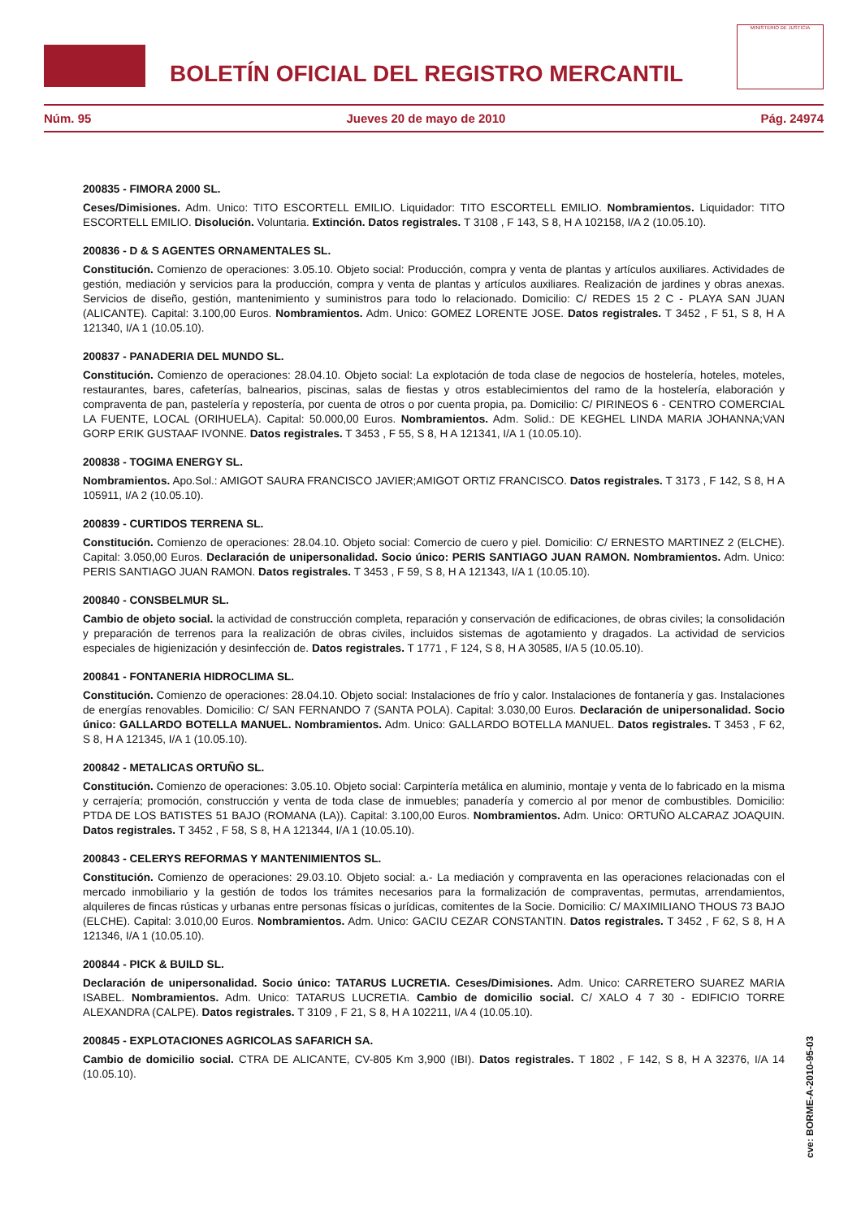BOLETÍN OFICIAL DEL REGISTRO MERCANTIL
MINISTERIO DE JUSTICIA
Núm. 95 Jueves 20 de mayo de 2010 Pág. 24974
200835 - FIMORA 2000 SL.
Ceses/Dimisiones. Adm. Unico: TITO ESCORTELL EMILIO. Liquidador: TITO ESCORTELL EMILIO. Nombramientos. Liquidador: TITO ESCORTELL EMILIO. Disolución. Voluntaria. Extinción. Datos registrales. T 3108 , F 143, S 8, H A 102158, I/A 2 (10.05.10).
200836 - D & S AGENTES ORNAMENTALES SL.
Constitución. Comienzo de operaciones: 3.05.10. Objeto social: Producción, compra y venta de plantas y artículos auxiliares. Actividades de gestión, mediación y servicios para la producción, compra y venta de plantas y artículos auxiliares. Realización de jardines y obras anexas. Servicios de diseño, gestión, mantenimiento y suministros para todo lo relacionado. Domicilio: C/ REDES 15 2 C - PLAYA SAN JUAN (ALICANTE). Capital: 3.100,00 Euros. Nombramientos. Adm. Unico: GOMEZ LORENTE JOSE. Datos registrales. T 3452 , F 51, S 8, H A 121340, I/A 1 (10.05.10).
200837 - PANADERIA DEL MUNDO SL.
Constitución. Comienzo de operaciones: 28.04.10. Objeto social: La explotación de toda clase de negocios de hostelería, hoteles, moteles, restaurantes, bares, cafeterías, balnearios, piscinas, salas de fiestas y otros establecimientos del ramo de la hostelería, elaboración y compraventa de pan, pastelería y repostería, por cuenta de otros o por cuenta propia, pa. Domicilio: C/ PIRINEOS 6 - CENTRO COMERCIAL LA FUENTE, LOCAL (ORIHUELA). Capital: 50.000,00 Euros. Nombramientos. Adm. Solid.: DE KEGHEL LINDA MARIA JOHANNA;VAN GORP ERIK GUSTAAF IVONNE. Datos registrales. T 3453 , F 55, S 8, H A 121341, I/A 1 (10.05.10).
200838 - TOGIMA ENERGY SL.
Nombramientos. Apo.Sol.: AMIGOT SAURA FRANCISCO JAVIER;AMIGOT ORTIZ FRANCISCO. Datos registrales. T 3173 , F 142, S 8, H A 105911, I/A 2 (10.05.10).
200839 - CURTIDOS TERRENA SL.
Constitución. Comienzo de operaciones: 28.04.10. Objeto social: Comercio de cuero y piel. Domicilio: C/ ERNESTO MARTINEZ 2 (ELCHE). Capital: 3.050,00 Euros. Declaración de unipersonalidad. Socio único: PERIS SANTIAGO JUAN RAMON. Nombramientos. Adm. Unico: PERIS SANTIAGO JUAN RAMON. Datos registrales. T 3453 , F 59, S 8, H A 121343, I/A 1 (10.05.10).
200840 - CONSBELMUR SL.
Cambio de objeto social. la actividad de construcción completa, reparación y conservación de edificaciones, de obras civiles; la consolidación y preparación de terrenos para la realización de obras civiles, incluidos sistemas de agotamiento y dragados. La actividad de servicios especiales de higienización y desinfección de. Datos registrales. T 1771 , F 124, S 8, H A 30585, I/A 5 (10.05.10).
200841 - FONTANERIA HIDROCLIMA SL.
Constitución. Comienzo de operaciones: 28.04.10. Objeto social: Instalaciones de frío y calor. Instalaciones de fontanería y gas. Instalaciones de energías renovables. Domicilio: C/ SAN FERNANDO 7 (SANTA POLA). Capital: 3.030,00 Euros. Declaración de unipersonalidad. Socio único: GALLARDO BOTELLA MANUEL. Nombramientos. Adm. Unico: GALLARDO BOTELLA MANUEL. Datos registrales. T 3453 , F 62, S 8, H A 121345, I/A 1 (10.05.10).
200842 - METALICAS ORTUÑO SL.
Constitución. Comienzo de operaciones: 3.05.10. Objeto social: Carpintería metálica en aluminio, montaje y venta de lo fabricado en la misma y cerrajería; promoción, construcción y venta de toda clase de inmuebles; panadería y comercio al por menor de combustibles. Domicilio: PTDA DE LOS BATISTES 51 BAJO (ROMANA (LA)). Capital: 3.100,00 Euros. Nombramientos. Adm. Unico: ORTUÑO ALCARAZ JOAQUIN. Datos registrales. T 3452 , F 58, S 8, H A 121344, I/A 1 (10.05.10).
200843 - CELERYS REFORMAS Y MANTENIMIENTOS SL.
Constitución. Comienzo de operaciones: 29.03.10. Objeto social: a.- La mediación y compraventa en las operaciones relacionadas con el mercado inmobiliario y la gestión de todos los trámites necesarios para la formalización de compraventas, permutas, arrendamientos, alquileres de fincas rústicas y urbanas entre personas físicas o jurídicas, comitentes de la Socie. Domicilio: C/ MAXIMILIANO THOUS 73 BAJO (ELCHE). Capital: 3.010,00 Euros. Nombramientos. Adm. Unico: GACIU CEZAR CONSTANTIN. Datos registrales. T 3452 , F 62, S 8, H A 121346, I/A 1 (10.05.10).
200844 - PICK & BUILD SL.
Declaración de unipersonalidad. Socio único: TATARUS LUCRETIA. Ceses/Dimisiones. Adm. Unico: CARRETERO SUAREZ MARIA ISABEL. Nombramientos. Adm. Unico: TATARUS LUCRETIA. Cambio de domicilio social. C/ XALO 4 7 30 - EDIFICIO TORRE ALEXANDRA (CALPE). Datos registrales. T 3109 , F 21, S 8, H A 102211, I/A 4 (10.05.10).
200845 - EXPLOTACIONES AGRICOLAS SAFARICH SA.
Cambio de domicilio social. CTRA DE ALICANTE, CV-805 Km 3,900 (IBI). Datos registrales. T 1802 , F 142, S 8, H A 32376, I/A 14 (10.05.10).
cve: BORME-A-2010-95-03